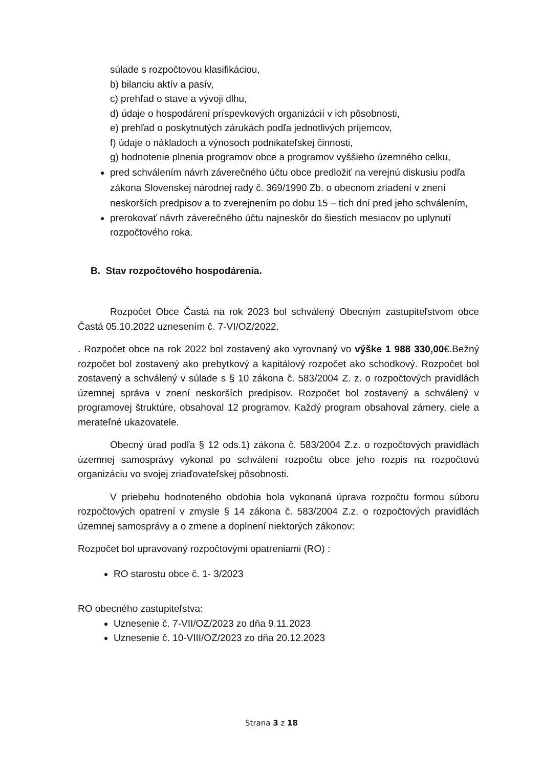súlade s rozpočtovou klasifikáciou,
b) bilanciu aktív a pasív,
c) prehľad o stave a vývoji dlhu,
d) údaje o hospodárení príspevkových organizácií v ich pôsobnosti,
e) prehľad o poskytnutých zárukách podľa jednotlivých príjemcov,
f) údaje o nákladoch a výnosoch podnikateľskej činnosti,
g) hodnotenie plnenia programov obce a programov vyššieho územného celku,
pred schválením návrh záverečného účtu obce predložiť na verejnú diskusiu podľa zákona Slovenskej národnej rady č. 369/1990 Zb. o obecnom zriadení v znení neskorších predpisov a to zverejnením po dobu 15 – tich dní pred jeho schválením,
prerokovať návrh záverečného účtu najneskôr do šiestich mesiacov po uplynutí rozpočtového roka.
B. Stav rozpočtového hospodárenia.
Rozpočet Obce Častá na rok 2023 bol schválený Obecným zastupiteľstvom obce Častá 05.10.2022 uznesením č. 7-VI/OZ/2022.
. Rozpočet obce na rok 2022 bol zostavený ako vyrovnaný vo výške 1 988 330,00€.Bežný rozpočet bol zostavený ako prebytkový a kapitálový rozpočet ako schodkový. Rozpočet bol zostavený a schválený v súlade s § 10 zákona č. 583/2004 Z. z. o rozpočtových pravidlách územnej správa v znení neskorších predpisov. Rozpočet bol zostavený a schválený v programovej štruktúre, obsahoval 12 programov. Každý program obsahoval zámery, ciele a merateľné ukazovatele.
Obecný úrad podľa § 12 ods.1) zákona č. 583/2004 Z.z. o rozpočtových pravidlách územnej samosprávy vykonal po schválení rozpočtu obce jeho rozpis na rozpočtovú organizáciu vo svojej zriaďovateľskej pôsobnosti.
V priebehu hodnoteného obdobia bola vykonaná úprava rozpočtu formou súboru rozpočtových opatrení v zmysle § 14 zákona č. 583/2004 Z.z. o rozpočtových pravidlách územnej samosprávy a o zmene a doplnení niektorých zákonov:
Rozpočet bol upravovaný rozpočtovými opatreniami (RO) :
RO starostu obce č. 1- 3/2023
RO obecného zastupiteľstva:
Uznesenie č. 7-VII/OZ/2023 zo dňa 9.11.2023
Uznesenie č. 10-VIII/OZ/2023 zo dňa 20.12.2023
Strana 3 z 18